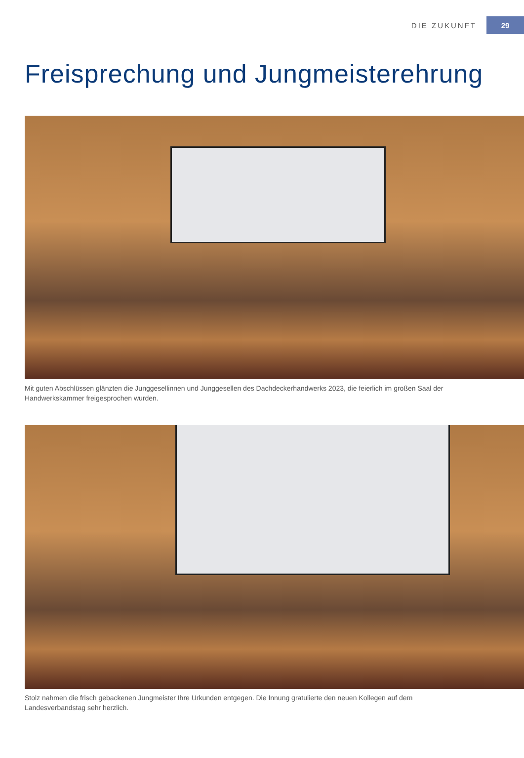DIE ZUKUNFT 29
Freisprechung und Jungmeisterehrung
Mit guten Abschlüssen glänzten die Junggesellinnen und Junggesellen des Dachdeckerhandwerks 2023, die feierlich im großen Saal der Handwerkskammer freigesprochen wurden.
Stolz nahmen die frisch gebackenen Jungmeister Ihre Urkunden entgegen. Die Innung gratulierte den neuen Kollegen auf dem Landesverbandstag sehr herzlich.